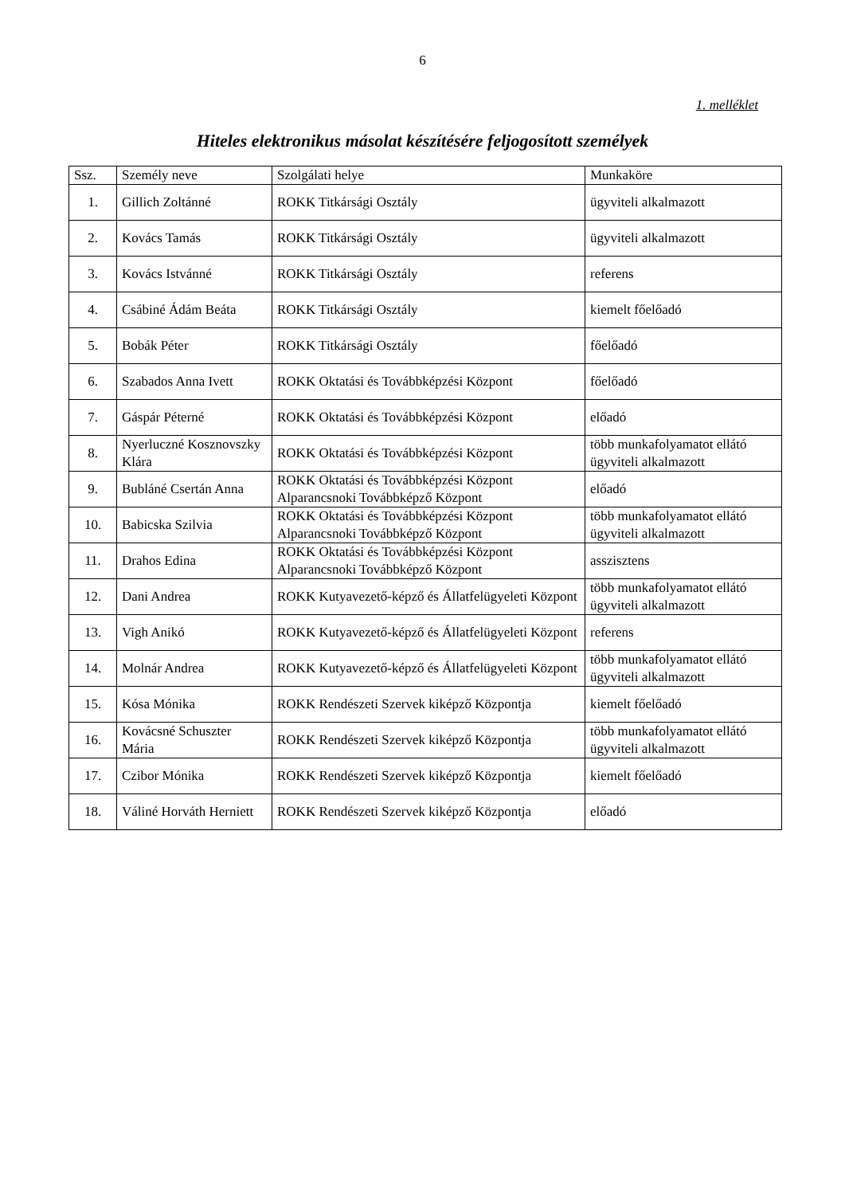6
1. melléklet
Hiteles elektronikus másolat készítésére feljogosított személyek
| Ssz. | Személy neve | Szolgálati helye | Munkaköre |
| --- | --- | --- | --- |
| 1. | Gillich Zoltánné | ROKK Titkársági Osztály | ügyviteli alkalmazott |
| 2. | Kovács Tamás | ROKK Titkársági Osztály | ügyviteli alkalmazott |
| 3. | Kovács Istvánné | ROKK Titkársági Osztály | referens |
| 4. | Csábiné Ádám Beáta | ROKK Titkársági Osztály | kiemelt főelőadó |
| 5. | Bobák Péter | ROKK Titkársági Osztály | főelőadó |
| 6. | Szabados Anna Ivett | ROKK Oktatási és Továbbképzési Központ | főelőadó |
| 7. | Gáspár Péterné | ROKK Oktatási és Továbbképzési Központ | előadó |
| 8. | Nyerluczné Kosznovszky Klára | ROKK Oktatási és Továbbképzési Központ | több munkafolyamatot ellátó ügyviteli alkalmazott |
| 9. | Bubláné Csertán Anna | ROKK Oktatási és Továbbképzési Központ Alparancsnoki Továbbképző Központ | előadó |
| 10. | Babicska Szilvia | ROKK Oktatási és Továbbképzési Központ Alparancsnoki Továbbképző Központ | több munkafolyamatot ellátó ügyviteli alkalmazott |
| 11. | Drahos Edina | ROKK Oktatási és Továbbképzési Központ Alparancsnoki Továbbképző Központ | asszisztens |
| 12. | Dani Andrea | ROKK Kutyavezető-képző és Állatfelügyeleti Központ | több munkafolyamatot ellátó ügyviteli alkalmazott |
| 13. | Vigh Anikó | ROKK Kutyavezető-képző és Állatfelügyeleti Központ | referens |
| 14. | Molnár Andrea | ROKK Kutyavezető-képző és Állatfelügyeleti Központ | több munkafolyamatot ellátó ügyviteli alkalmazott |
| 15. | Kósa Mónika | ROKK Rendészeti Szervek kiképző Központja | kiemelt főelőadó |
| 16. | Kovácsné Schuszter Mária | ROKK Rendészeti Szervek kiképző Központja | több munkafolyamatot ellátó ügyviteli alkalmazott |
| 17. | Czibor Mónika | ROKK Rendészeti Szervek kiképző Központja | kiemelt főelőadó |
| 18. | Váliné Horváth Herniett | ROKK Rendészeti Szervek kiképző Központja | előadó |